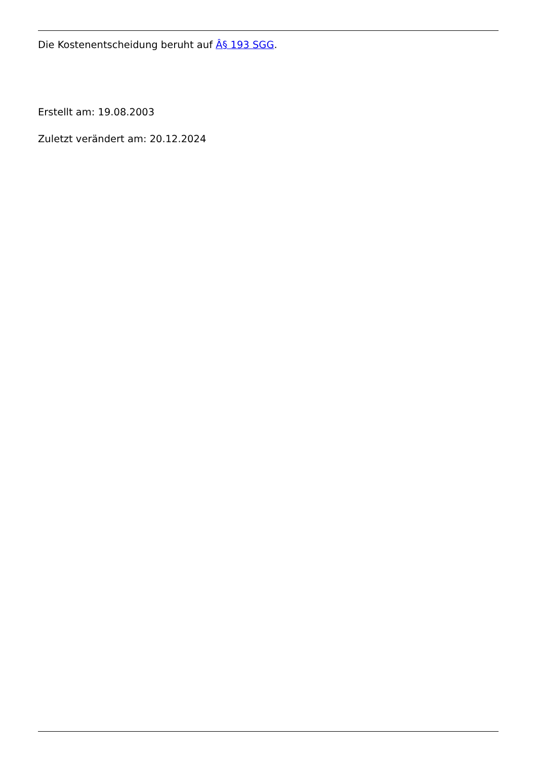Die Kostenentscheidung beruht auf Â§ 193 SGG.
Erstellt am: 19.08.2003
Zuletzt verändert am: 20.12.2024